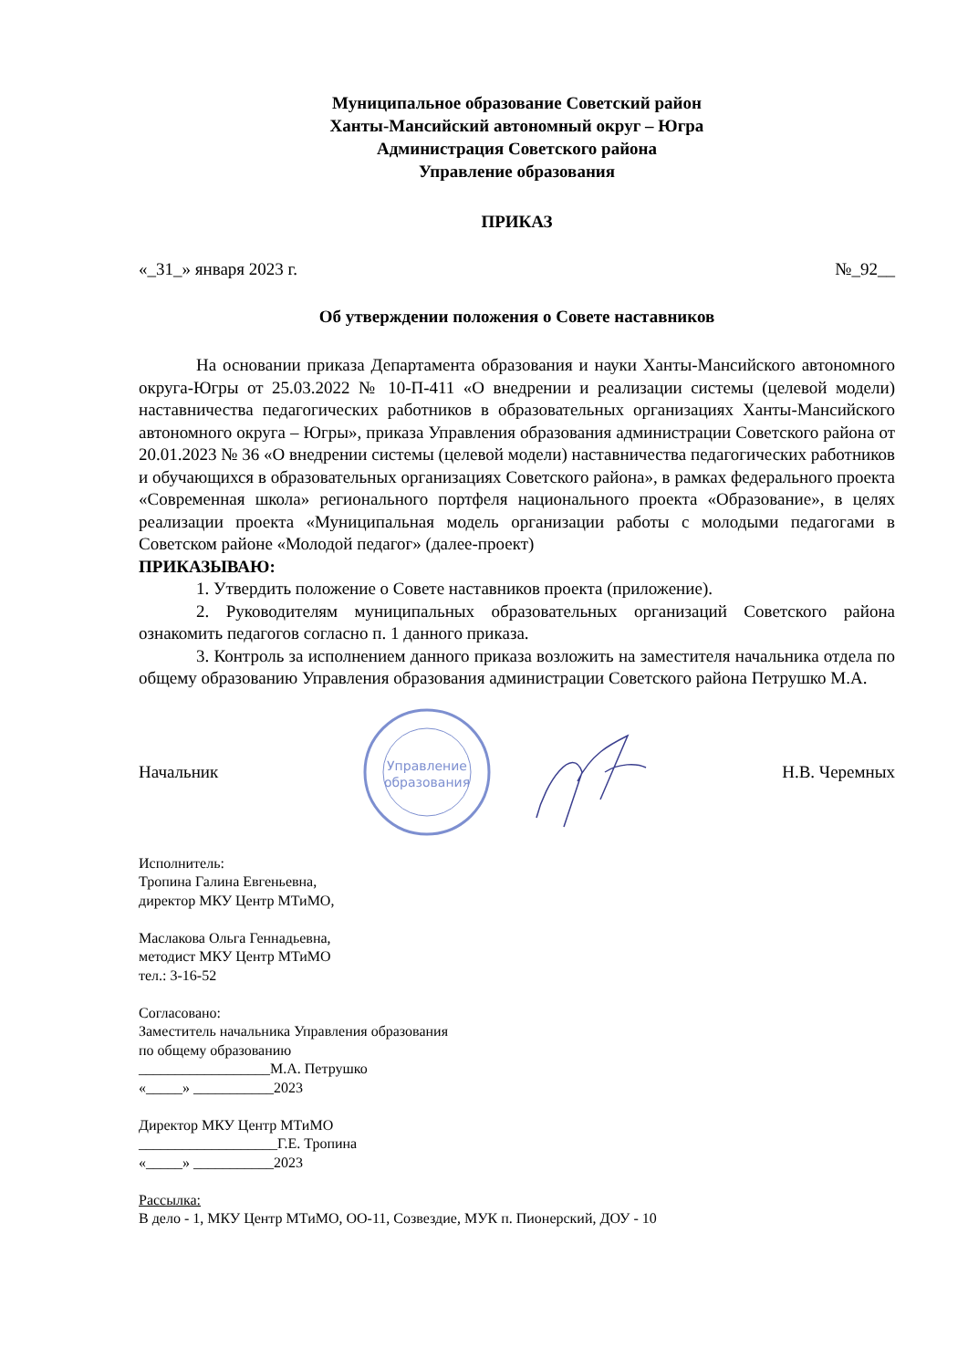Муниципальное образование Советский район
Ханты-Мансийский автономный округ – Югра
Администрация Советского района
Управление образования
ПРИКАЗ
«_31_» января 2023 г. №_92__
Об утверждении положения о Совете наставников
На основании приказа Департамента образования и науки Ханты-Мансийского автономного округа-Югры от 25.03.2022 № 10-П-411 «О внедрении и реализации системы (целевой модели) наставничества педагогических работников в образовательных организациях Ханты-Мансийского автономного округа – Югры», приказа Управления образования администрации Советского района от 20.01.2023 № 36 «О внедрении системы (целевой модели) наставничества педагогических работников и обучающихся в образовательных организациях Советского района», в рамках федерального проекта «Современная школа» регионального портфеля национального проекта «Образование», в целях реализации проекта «Муниципальная модель организации работы с молодыми педагогами в Советском районе «Молодой педагог» (далее-проект)
ПРИКАЗЫВАЮ:
1. Утвердить положение о Совете наставников проекта (приложение).
2. Руководителям муниципальных образовательных организаций Советского района ознакомить педагогов согласно п. 1 данного приказа.
3. Контроль за исполнением данного приказа возложить на заместителя начальника отдела по общему образованию Управления образования администрации Советского района Петрушко М.А.
Начальник
Управление
образования
Н.В. Черемных
Исполнитель:
Тропина Галина Евгеньевна,
директор МКУ Центр МТиМО,
Маслакова Ольга Геннадьевна,
методист МКУ Центр МТиМО
тел.: 3-16-52
Согласовано:
Заместитель начальника Управления образования
по общему образованию
__________________М.А. Петрушко
«_____» ___________2023
Директор МКУ Центр МТиМО
___________________Г.Е. Тропина
«_____» ___________2023
Рассылка:
В дело - 1, МКУ Центр МТиМО, ОО-11, Созвездие, МУК п. Пионерский, ДОУ - 10